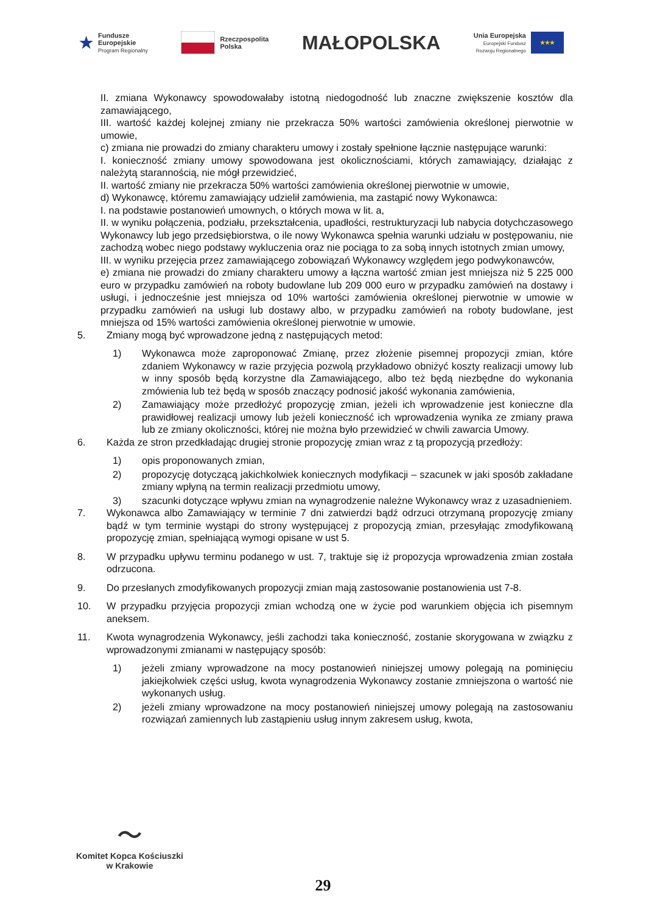★ Fundusze
Europejskie
Program Regionalny
Rzeczpospolita
Polska
MAŁOPOLSKA
Unia Europejska
Europejski Fundusz
Rozwoju Regionalnego
★★★
II. zmiana Wykonawcy spowodowałaby istotną niedogodność lub znaczne zwiększenie kosztów dla zamawiającego,
III. wartość każdej kolejnej zmiany nie przekracza 50% wartości zamówienia określonej pierwotnie w umowie,
c) zmiana nie prowadzi do zmiany charakteru umowy i zostały spełnione łącznie następujące warunki:
I. konieczność zmiany umowy spowodowana jest okolicznościami, których zamawiający, działając z należytą starannością, nie mógł przewidzieć,
II. wartość zmiany nie przekracza 50% wartości zamówienia określonej pierwotnie w umowie,
d) Wykonawcę, któremu zamawiający udzielił zamówienia, ma zastąpić nowy Wykonawca:
I. na podstawie postanowień umownych, o których mowa w lit. a,
II. w wyniku połączenia, podziału, przekształcenia, upadłości, restrukturyzacji lub nabycia dotychczasowego Wykonawcy lub jego przedsiębiorstwa, o ile nowy Wykonawca spełnia warunki udziału w postępowaniu, nie zachodzą wobec niego podstawy wykluczenia oraz nie pociąga to za sobą innych istotnych zmian umowy,
III. w wyniku przejęcia przez zamawiającego zobowiązań Wykonawcy względem jego podwykonawców,
e) zmiana nie prowadzi do zmiany charakteru umowy a łączna wartość zmian jest mniejsza niż 5 225 000 euro w przypadku zamówień na roboty budowlane lub 209 000 euro w przypadku zamówień na dostawy i usługi, i jednocześnie jest mniejsza od 10% wartości zamówienia określonej pierwotnie w umowie w przypadku zamówień na usługi lub dostawy albo, w przypadku zamówień na roboty budowlane, jest mniejsza od 15% wartości zamówienia określonej pierwotnie w umowie.
5. Zmiany mogą być wprowadzone jedną z następujących metod:
1) Wykonawca może zaproponować Zmianę, przez złożenie pisemnej propozycji zmian, które zdaniem Wykonawcy w razie przyjęcia pozwolą przykładowo obniżyć koszty realizacji umowy lub w inny sposób będą korzystne dla Zamawiającego, albo też będą niezbędne do wykonania zmówienia lub też będą w sposób znaczący podnosić jakość wykonania zamówienia,
2) Zamawiający może przedłożyć propozycję zmian, jeżeli ich wprowadzenie jest konieczne dla prawidłowej realizacji umowy lub jeżeli konieczność ich wprowadzenia wynika ze zmiany prawa lub ze zmiany okoliczności, której nie można było przewidzieć w chwili zawarcia Umowy.
6. Każda ze stron przedkładając drugiej stronie propozycję zmian wraz z tą propozycją przedłoży:
1) opis proponowanych zmian,
2) propozycję dotyczącą jakichkolwiek koniecznych modyfikacji – szacunek w jaki sposób zakładane zmiany wpłyną na termin realizacji przedmiotu umowy,
3) szacunki dotyczące wpływu zmian na wynagrodzenie należne Wykonawcy wraz z uzasadnieniem.
7. Wykonawca albo Zamawiający w terminie 7 dni zatwierdzi bądź odrzuci otrzymaną propozycję zmiany bądź w tym terminie wystąpi do strony występującej z propozycją zmian, przesyłając zmodyfikowaną propozycję zmian, spełniającą wymogi opisane w ust 5.
8. W przypadku upływu terminu podanego w ust. 7, traktuje się iż propozycja wprowadzenia zmian została odrzucona.
9. Do przesłanych zmodyfikowanych propozycji zmian mają zastosowanie postanowienia ust 7-8.
10. W przypadku przyjęcia propozycji zmian wchodzą one w życie pod warunkiem objęcia ich pisemnym aneksem.
11. Kwota wynagrodzenia Wykonawcy, jeśli zachodzi taka konieczność, zostanie skorygowana w związku z wprowadzonymi zmianami w następujący sposób:
1) jeżeli zmiany wprowadzone na mocy postanowień niniejszej umowy polegają na pominięciu jakiejkolwiek części usług, kwota wynagrodzenia Wykonawcy zostanie zmniejszona o wartość nie wykonanych usług.
2) jeżeli zmiany wprowadzone na mocy postanowień niniejszej umowy polegają na zastosowaniu rozwiązań zamiennych lub zastąpieniu usług innym zakresem usług, kwota,
〜
Komitet Kopca Kościuszki
w Krakowie
29